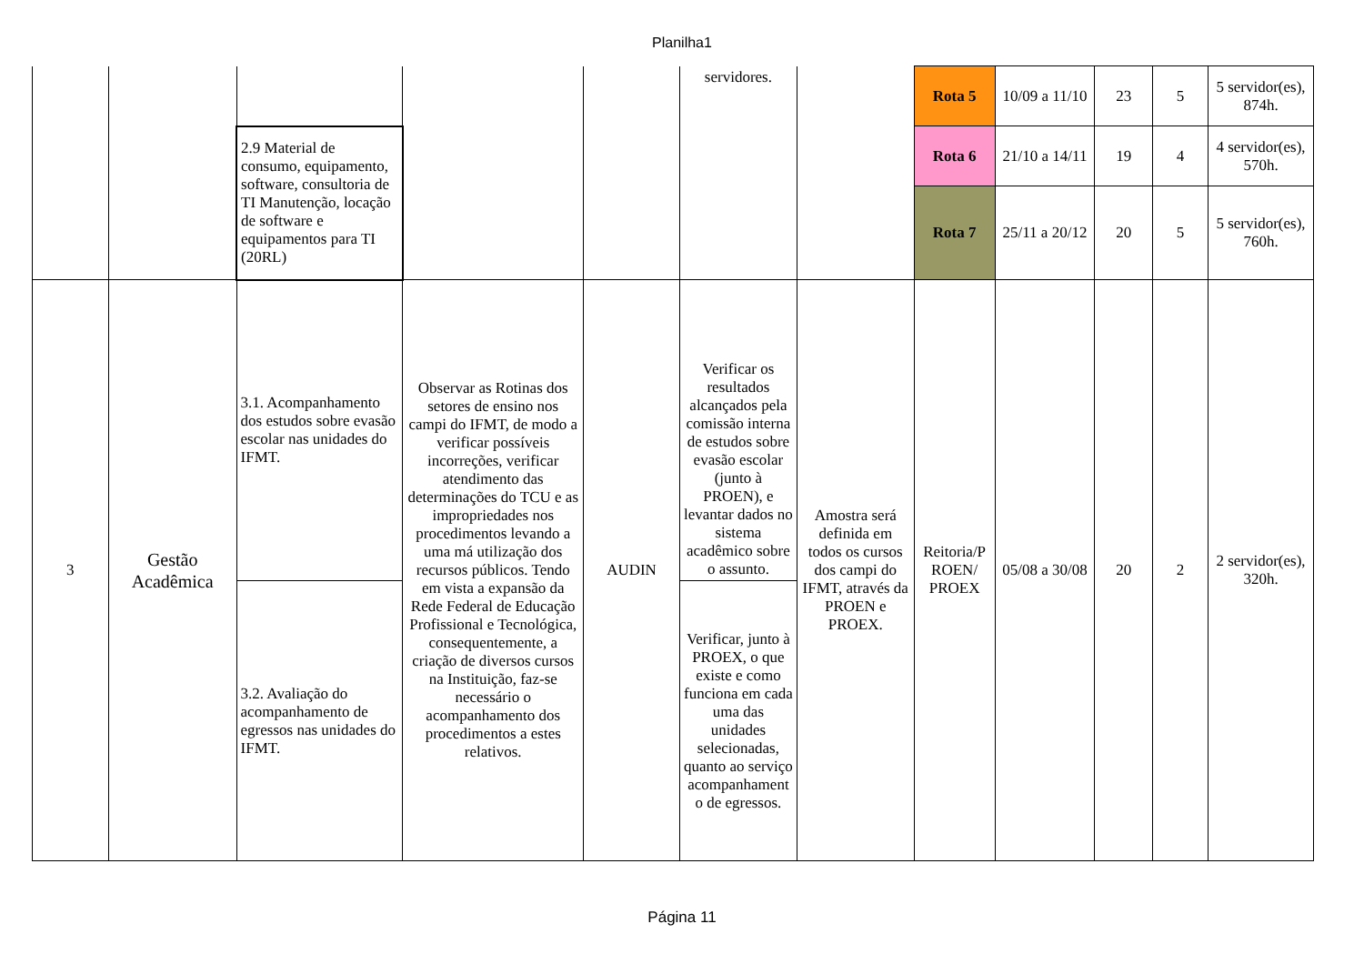Planilha1
| | | | | | servidores. | | Rota 5 | 10/09 a 11/10 | 23 | 5 | 5 servidor(es), 874h. |
| | | 2.9 Material de consumo, equipamento, software, consultoria de TI Manutenção, locação de software e equipamentos para TI (20RL) | | | | | Rota 6 | 21/10 a 14/11 | 19 | 4 | 4 servidor(es), 570h. |
| | | | | | | | Rota 7 | 25/11 a 20/12 | 20 | 5 | 5 servidor(es), 760h. |
| 3 | Gestão Acadêmica | 3.1. Acompanhamento dos estudos sobre evasão escolar nas unidades do IFMT. | Observar as Rotinas dos setores de ensino nos campi do IFMT, de modo a verificar possíveis incorreções, verificar atendimento das determinações do TCU e as impropriedades nos procedimentos levando a uma má utilização dos recursos públicos. Tendo em vista a expansão da Rede Federal de Educação Profissional e Tecnológica, consequentemente, a criação de diversos cursos na Instituição, faz-se necessário o acompanhamento dos procedimentos a estes relativos. | AUDIN | Verificar os resultados alcançados pela comissão interna de estudos sobre evasão escolar (junto à PROEN), e levantar dados no sistema acadêmico sobre o assunto. | Amostra será definida em todos os cursos dos campi do IFMT, através da PROEN e PROEX. | Reitoria/P ROEN/ PROEX | 05/08 a 30/08 | 20 | 2 | 2 servidor(es), 320h. |
| | | 3.2. Avaliação do acompanhamento de egressos nas unidades do IFMT. | | | Verificar, junto à PROEX, o que existe e como funciona em cada uma das unidades selecionadas, quanto ao serviço acompanhament o de egressos. | | | | | | |
Página 11